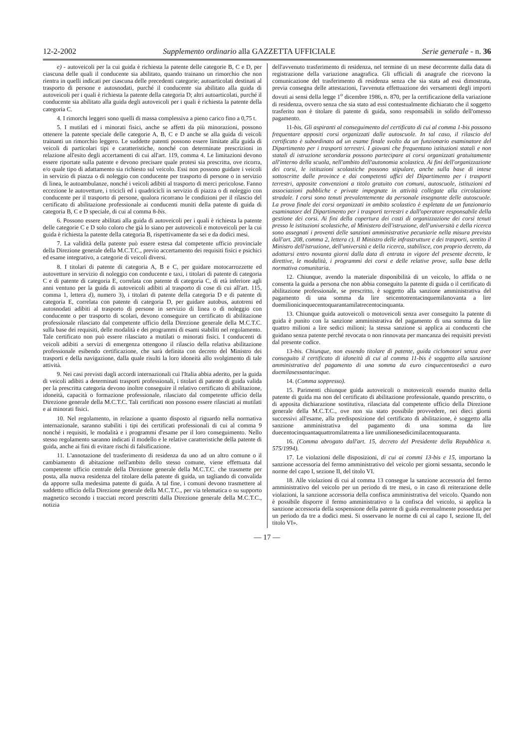12-2-2002 Supplemento ordinario alla GAZZETTA UFFICIALE Serie generale - n. 36
e) - autoveicoli per la cui guida è richiesta la patente delle categorie B, C e D, per ciascuna delle quali il conducente sia abilitato, quando trainano un rimorchio che non rientra in quelli indicati per ciascuna delle precedenti categorie; autoarticolati destinati al trasporto di persone e autosnodati, purché il conducente sia abilitato alla guida di autoveicoli per i quali è richiesta la patente della categoria D; altri autoarticolati, purché il conducente sia abilitato alla guida degli autoveicoli per i quali è richiesta la patente della categoria C.
4. I rimorchi leggeri sono quelli di massa complessiva a pieno carico fino a 0,75 t.
5. I mutilati ed i minorati fisici, anche se affetti da più minorazioni, possono ottenere la patente speciale delle categorie A, B, C e D anche se alla guida di veicoli trainanti un rimorchio leggero. Le suddette patenti possono essere limitate alla guida di veicoli di particolari tipi e caratteristiche, nonché con determinate prescrizioni in relazione all'esito degli accertamenti di cui all'art. 119, comma 4. Le limitazioni devono essere riportate sulla patente e devono precisare quale protesi sia prescritta, ove ricorra, e/o quale tipo di adattamento sia richiesto sul veicolo. Essi non possono guidare i veicoli in servizio di piazza o di noleggio con conducente per trasporto di persone o in servizio di linea, le autoambulanze, nonché i veicoli adibiti al trasporto di merci pericolose. Fanno eccezione le autovetture, i tricicli ed i quadricicli in servizio di piazza o di noleggio con conducente per il trasporto di persone, qualora ricorrano le condizioni per il rilascio del certificato di abilitazione professionale ai conducenti muniti della patente di guida di categoria B, C e D speciale, di cui al comma 8-bis.
6. Possono essere abilitati alla guida di autoveicoli per i quali è richiesta la patente delle categorie C e D solo coloro che già lo siano per autoveicoli e motoveicoli per la cui guida è richiesta la patente della categoria B, rispettivamente da sei e da dodici mesi.
7. La validità della patente può essere estesa dal competente ufficio provinciale della Direzione generale della M.C.T.C., previo accertamento dei requisiti fisici e psichici ed esame integrativo, a categorie di veicoli diversi.
8. I titolari di patente di categoria A, B e C, per guidare motocarrozzette ed autovetture in servizio di noleggio con conducente e taxi, i titolari di patente di categoria C e di patente di categoria E, correlata con patente di categoria C, di età inferiore agli anni ventuno per la guida di autoveicoli adibiti al trasporto di cose di cui all'art. 115, comma 1, lettera d), numero 3), i titolari di patente della categoria D e di patente di categoria E, correlata con patente di categoria D, per guidare autobus, autotreni ed autosnodati adibiti al trasporto di persone in servizio di linea o di noleggio con conducente o per trasporto di scolari, devono conseguire un certificato di abilitazione professionale rilasciato dal competente ufficio della Direzione generale della M.C.T.C. sulla base dei requisiti, delle modalità e dei programmi di esami stabiliti nel regolamento. Tale certificato non può essere rilasciato a mutilati o minorati fisici. I conducenti di veicoli adibiti a servizi di emergenza ottengono il rilascio della relativa abilitazione professionale esibendo certificazione, che sarà definita con decreto del Ministro dei trasporti e della navigazione, dalla quale risulti la loro idoneità allo svolgimento di tale attività.
9. Nei casi previsti dagli accordi internazionali cui l'Italia abbia aderito, per la guida di veicoli adibiti a determinati trasporti professionali, i titolari di patente di guida valida per la prescritta categoria devono inoltre conseguire il relativo certificato di abilitazione, idoneità, capacità o formazione professionale, rilasciato dal competente ufficio della Direzione generale della M.C.T.C. Tali certificati non possono essere rilasciati ai mutilati e ai minorati fisici.
10. Nel regolamento, in relazione a quanto disposto al riguardo nella normativa internazionale, saranno stabiliti i tipi dei certificati professionali di cui al comma 9 nonché i requisiti, le modalità e i programmi d'esame per il loro conseguimento. Nello stesso regolamento saranno indicati il modello e le relative caratteristiche della patente di guida, anche ai fini di evitare rischi di falsificazione.
11. L'annotazione del trasferimento di residenza da uno ad un altro comune o il cambiamento di abitazione nell'ambito dello stesso comune, viene effettuata dal competente ufficio centrale della Direzione generale della M.C.T.C. che trasmette per posta, alla nuova residenza del titolare della patente di guida, un tagliando di convalida da apporre sulla medesima patente di guida. A tal fine, i comuni devono trasmettere al suddetto ufficio della Direzione generale della M.C.T.C., per via telematica o su supporto magnetico secondo i tracciati record prescritti dalla Direzione generale della M.C.T.C., notizia
dell'avvenuto trasferimento di residenza, nel termine di un mese decorrente dalla data di registrazione della variazione anagrafica. Gli ufficiali di anagrafe che ricevono la comunicazione del trasferimento di residenza senza che sia stata ad essi dimostrata, previa consegna delle attestazioni, l'avvenuta effettuazione dei versamenti degli importi dovuti ai sensi della legge 1<sup>o</sup> dicembre 1986, n. 870, per la certificazione della variazione di residenza, ovvero senza che sia stato ad essi contestualmente dichiarato che il soggetto trasferito non è titolare di patente di guida, sono responsabili in solido dell'omesso pagamento.
11-bis. Gli aspiranti al conseguimento del certificato di cui al comma 1-bis possono frequentare appositi corsi organizzati dalle autoscuole. In tal caso, il rilascio del certificato è subordinato ad un esame finale svolto da un funzionario esaminatore del Dipartimento per i trasporti terrestri. I giovani che frequentano istituzioni statali e non statali di istruzione secondaria possono partecipare ai corsi organizzati gratuitamente all'interno della scuola, nell'ambito dell'autonomia scolastica. Ai fini dell'organizzazione dei corsi, le istituzioni scolastiche possono stipulare, anche sulla base di intese sottoscritte dalle province e dai competenti uffici del Dipartimento per i trasporti terrestri, apposite convenzioni a titolo gratuito con comuni, autoscuole, istituzioni ed associazioni pubbliche e private impegnate in attività collegate alla circolazione stradale. I corsi sono tenuti prevalentemente da personale insegnante delle autoscuole. La prova finale dei corsi organizzati in ambito scolastico è espletata da un funzionario esaminatore del Dipartimento per i trasporti terrestri e dall'operatore responsabile della gestione dei corsi. Ai fini della copertura dei costi di organizzazione dei corsi tenuti presso le istituzioni scolastiche, al Ministero dell'istruzione, dell'università e della ricerca sono assegnati i proventi delle sanzioni amministrative pecuniarie nella misura prevista dall'art. 208, comma 2, lettera c). Il Ministro delle infrastrutture e dei trasporti, sentito il Ministro dell'istruzione, dell'università e della ricerca, stabilisce, con proprio decreto, da adottarsi entro novanta giorni dalla data di entrata in vigore del presente decreto, le direttive, le modalità, i programmi dei corsi e delle relative prove, sulla base della normativa comunitaria.
12. Chiunque, avendo la materiale disponibilità di un veicolo, lo affida o ne consenta la guida a persona che non abbia conseguito la patente di guida o il certificato di abilitazione professionale, se prescritto, è soggetto alla sanzione amministrativa del pagamento di una somma da lire seicentotrentacinquemilanovanta a lire duemilionicinquecentoquarantamilatrecentocinquanta.
13. Chiunque guida autoveicoli o motoveicoli senza aver conseguito la patente di guida è punito con la sanzione amministrativa del pagamento di una somma da lire quattro milioni a lire sedici milioni; la stessa sanzione si applica ai conducenti che guidano senza patente perché revocata o non rinnovata per mancanza dei requisiti previsti dal presente codice.
13-bis. Chiunque, non essendo titolare di patente, guida ciclomotori senza aver conseguito il certificato di idoneità di cui al comma 11-bis è soggetto alla sanzione amministrativa del pagamento di una somma da euro cinquecentosedici a euro duemilasessantacinque.
14. (Comma soppresso).
15. Parimenti chiunque guida autoveicoli o motoveicoli essendo munito della patente di guida ma non del certificato di abilitazione professionale, quando prescritto, o di apposita dichiarazione sostitutiva, rilasciata dal competente ufficio della Direzione generale della M.C.T.C., ove non sia stato possibile provvedere, nei dieci giorni successivi all'esame, alla predisposizione del certificato di abilitazione, è soggetto alla sanzione amministrativa del pagamento di una somma da lire duecentocinquantaquattromilatrenta a lire unmilionesedicimilacentoquaranta.
16. (Comma abrogato dall'art. 15, decreto del Presidente della Repubblica n. 575/1994).
17. Le violazioni delle disposizioni, di cui ai commi 13-bis e 15, importano la sanzione accessoria del fermo amministrativo del veicolo per giorni sessanta, secondo le norme del capo I, sezione II, del titolo VI.
18. Alle violazioni di cui al comma 13 consegue la sanzione accessoria del fermo amministrativo del veicolo per un periodo di tre mesi, o in caso di reiterazione delle violazioni, la sanzione accessoria della confisca amministrativa del veicolo. Quando non è possibile disporre il fermo amministrativo o la confisca del veicolo, si applica la sanzione accessoria della sospensione della patente di guida eventualmente posseduta per un periodo da tre a dodici mesi. Si osservano le norme di cui al capo I, sezione II, del titolo VI».
— 17 —